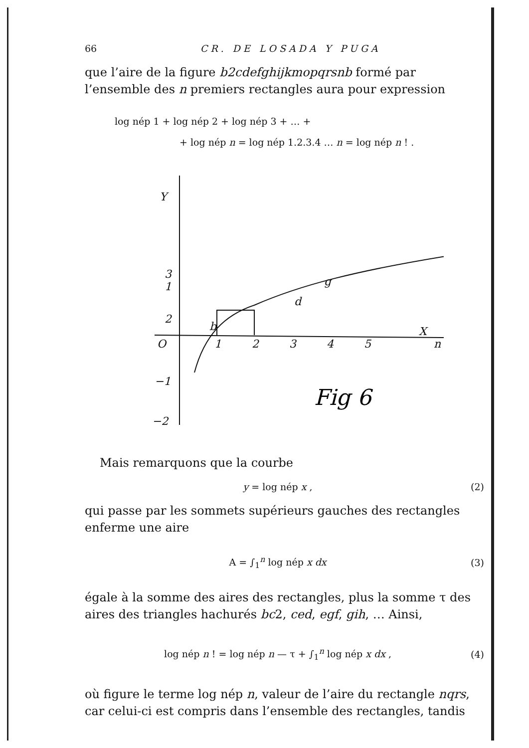66 CR. DE LOSADA Y PUGA
que l’aire de la figure b2cdefghijkmopqrsnb formé par l’ensemble des n premiers rectangles aura pour expression
log nép 1 + log nép 2 + log nép 3 + … +
+ log nép n = log nép 1.2.3.4 … n = log nép n ! .
Y
3
2
1
O
−1
−2
1
2
3
4
5
n
X
b
d
g
Fig 6
Mais remarquons que la courbe
y = log nép x , (2)
qui passe par les sommets supérieurs gauches des rectangles enferme une aire
A = ∫<sub>1</sub><sup>n</sup> log nép x dx (3)
égale à la somme des aires des rectangles, plus la somme τ des aires des triangles hachurés bc2, ced, egf, gih, … Ainsi,
log nép n ! = log nép n — τ + ∫<sub>1</sub><sup>n</sup> log nép x dx , (4)
où figure le terme log nép n, valeur de l’aire du rectangle nqrs, car celui-ci est compris dans l’ensemble des rectangles, tandis